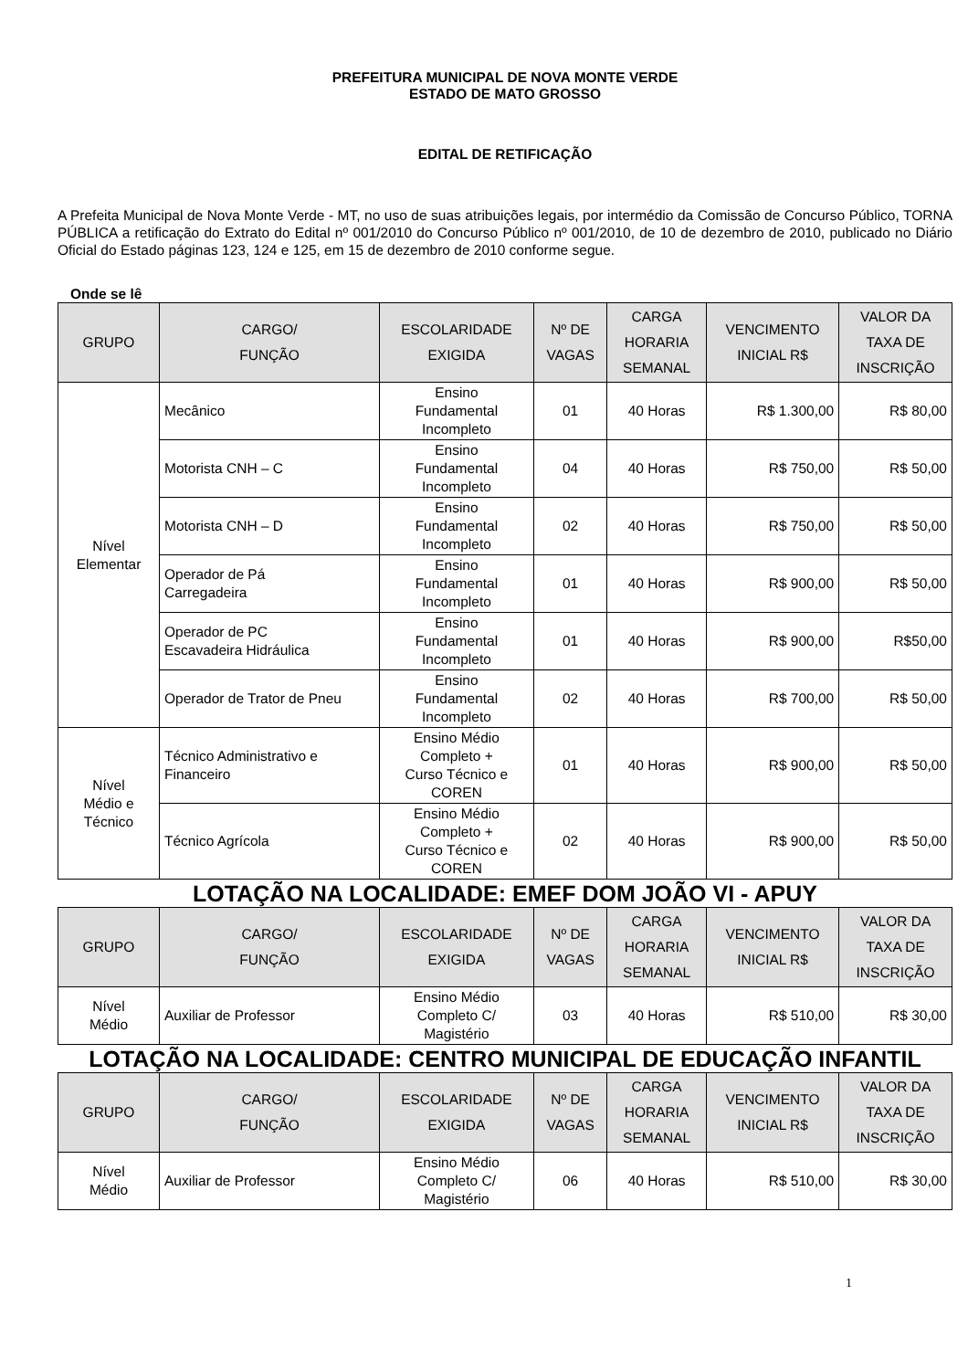PREFEITURA MUNICIPAL DE NOVA MONTE VERDE
ESTADO DE MATO GROSSO
EDITAL DE RETIFICAÇÃO
A Prefeita Municipal de Nova Monte Verde - MT, no uso de suas atribuições legais, por intermédio da Comissão de Concurso Público, TORNA PÚBLICA a retificação do Extrato do Edital nº 001/2010 do Concurso Público nº 001/2010, de 10 de dezembro de 2010, publicado no Diário Oficial do Estado páginas 123, 124 e 125, em 15 de dezembro de 2010 conforme segue.
Onde se lê
| GRUPO | CARGO/ FUNÇÃO | ESCOLARIDADE EXIGIDA | Nº DE VAGAS | CARGA HORARIA SEMANAL | VENCIMENTO INICIAL R$ | VALOR DA TAXA DE INSCRIÇÃO |
| --- | --- | --- | --- | --- | --- | --- |
| Nível Elementar | Mecânico | Ensino Fundamental Incompleto | 01 | 40 Horas | R$ 1.300,00 | R$ 80,00 |
| | Motorista CNH – C | Ensino Fundamental Incompleto | 04 | 40 Horas | R$ 750,00 | R$ 50,00 |
| | Motorista CNH – D | Ensino Fundamental Incompleto | 02 | 40 Horas | R$ 750,00 | R$ 50,00 |
| | Operador de Pá Carregadeira | Ensino Fundamental Incompleto | 01 | 40 Horas | R$ 900,00 | R$ 50,00 |
| | Operador de PC Escavadeira Hidráulica | Ensino Fundamental Incompleto | 01 | 40 Horas | R$ 900,00 | R$50,00 |
| | Operador de Trator de Pneu | Ensino Fundamental Incompleto | 02 | 40 Horas | R$ 700,00 | R$ 50,00 |
| Nível Médio e Técnico | Técnico Administrativo e Financeiro | Ensino Médio Completo + Curso Técnico e COREN | 01 | 40 Horas | R$ 900,00 | R$ 50,00 |
| | Técnico Agrícola | Ensino Médio Completo + Curso Técnico e COREN | 02 | 40 Horas | R$ 900,00 | R$ 50,00 |
LOTAÇÃO NA LOCALIDADE: EMEF DOM JOÃO VI - APUY
| GRUPO | CARGO/ FUNÇÃO | ESCOLARIDADE EXIGIDA | Nº DE VAGAS | CARGA HORARIA SEMANAL | VENCIMENTO INICIAL R$ | VALOR DA TAXA DE INSCRIÇÃO |
| --- | --- | --- | --- | --- | --- | --- |
| Nível Médio | Auxiliar de Professor | Ensino Médio Completo C/ Magistério | 03 | 40 Horas | R$ 510,00 | R$ 30,00 |
LOTAÇÃO NA LOCALIDADE: CENTRO MUNICIPAL DE EDUCAÇÃO INFANTIL
| GRUPO | CARGO/ FUNÇÃO | ESCOLARIDADE EXIGIDA | Nº DE VAGAS | CARGA HORARIA SEMANAL | VENCIMENTO INICIAL R$ | VALOR DA TAXA DE INSCRIÇÃO |
| --- | --- | --- | --- | --- | --- | --- |
| Nível Médio | Auxiliar de Professor | Ensino Médio Completo C/ Magistério | 06 | 40 Horas | R$ 510,00 | R$ 30,00 |
1